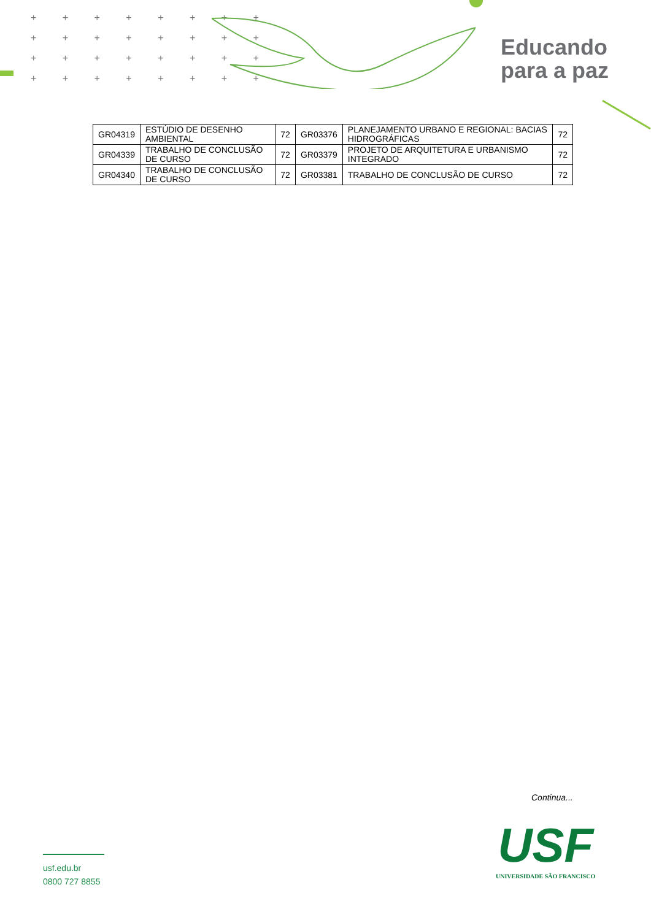+ + + + + + + + + + + + + + + + + + + + + + + + + + + + + + + +
Educando
para a paz
| GR04319 | ESTÚDIO DE DESENHO AMBIENTAL | 72 | GR03376 | PLANEJAMENTO URBANO E REGIONAL: BACIAS HIDROGRÁFICAS | 72 |
| GR04339 | TRABALHO DE CONCLUSÃO DE CURSO | 72 | GR03379 | PROJETO DE ARQUITETURA E URBANISMO INTEGRADO | 72 |
| GR04340 | TRABALHO DE CONCLUSÃO DE CURSO | 72 | GR03381 | TRABALHO DE CONCLUSÃO DE CURSO | 72 |
Continua...
usf.edu.br
0800 727 8855
USF
UNIVERSIDADE SÃO FRANCISCO